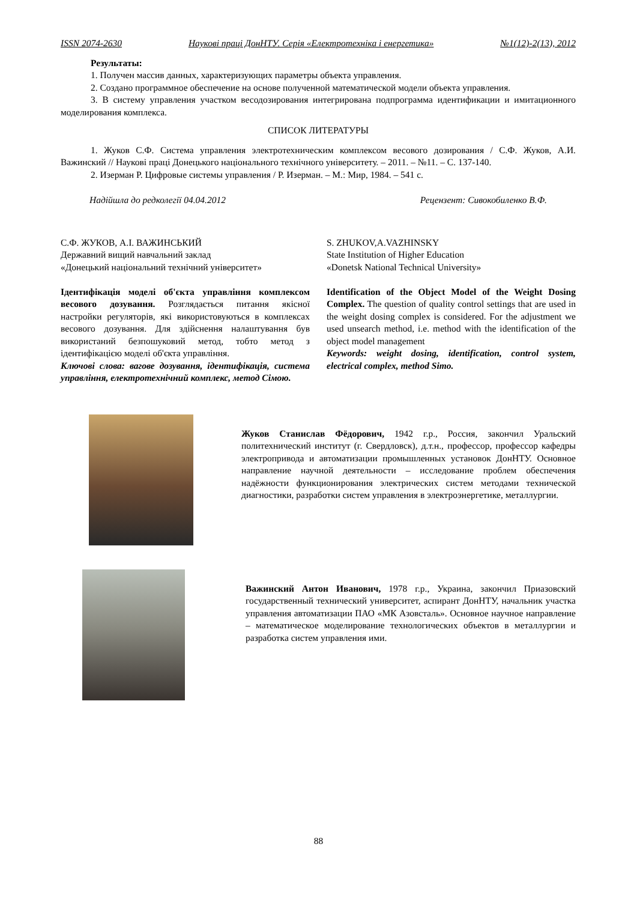ISSN 2074-2630 Наукові праці ДонНТУ. Серія «Електротехніка і енергетика» №1(12)-2(13), 2012
Результаты:
1. Получен массив данных, характеризующих параметры объекта управления.
2. Создано программное обеспечение на основе полученной математической модели объекта управления.
3. В систему управления участком весодозирования интегрирована подпрограмма идентификации и имитационного моделирования комплекса.
СПИСОК ЛИТЕРАТУРЫ
1. Жуков С.Ф. Система управления электротехническим комплексом весового дозирования / С.Ф. Жуков, А.И. Важинский // Наукові праці Донецького національного технічного університету. – 2011. – №11. – С. 137-140.
2. Изерман Р. Цифровые системы управления / Р. Изерман. – М.: Мир, 1984. – 541 с.
Надійшла до редколегії 04.04.2012 Рецензент: Сивокобиленко В.Ф.
С.Ф. ЖУКОВ, А.І. ВАЖИНСЬКИЙ
Державний вищий навчальний заклад
«Донецький національний технічний університет»
Ідентифікація моделі об'єкта управління комплексом весового дозування. Розглядається питання якісної настройки регуляторів, які використовуються в комплексах весового дозування. Для здійснення налаштування був використаний безпошуковий метод, тобто метод з ідентифікацією моделі об'єкта управління.
Ключові слова: вагове дозування, ідентифікація, система управління, електротехнічний комплекс, метод Сімою.
S. ZHUKOV,A.VAZHINSKY
State Institution of Higher Education
«Donetsk National Technical University»
Identification of the Object Model of the Weight Dosing Complex. The question of quality control settings that are used in the weight dosing complex is considered. For the adjustment we used unsearch method, i.e. method with the identification of the object model management
Keywords: weight dosing, identification, control system, electrical complex, method Simo.
Жуков Станислав Фёдорович, 1942 г.р., Россия, закончил Уральский политехнический институт (г. Свердловск), д.т.н., профессор, профессор кафедры электропривода и автоматизации промышленных установок ДонНТУ. Основное направление научной деятельности – исследование проблем обеспечения надёжности функционирования электрических систем методами технической диагностики, разработки систем управления в электроэнергетике, металлургии.
Важинский Антон Иванович, 1978 г.р., Украина, закончил Приазовский государственный технический университет, аспирант ДонНТУ, начальник участка управления автоматизации ПАО «МК Азовсталь». Основное научное направление – математическое моделирование технологических объектов в металлургии и разработка систем управления ими.
88